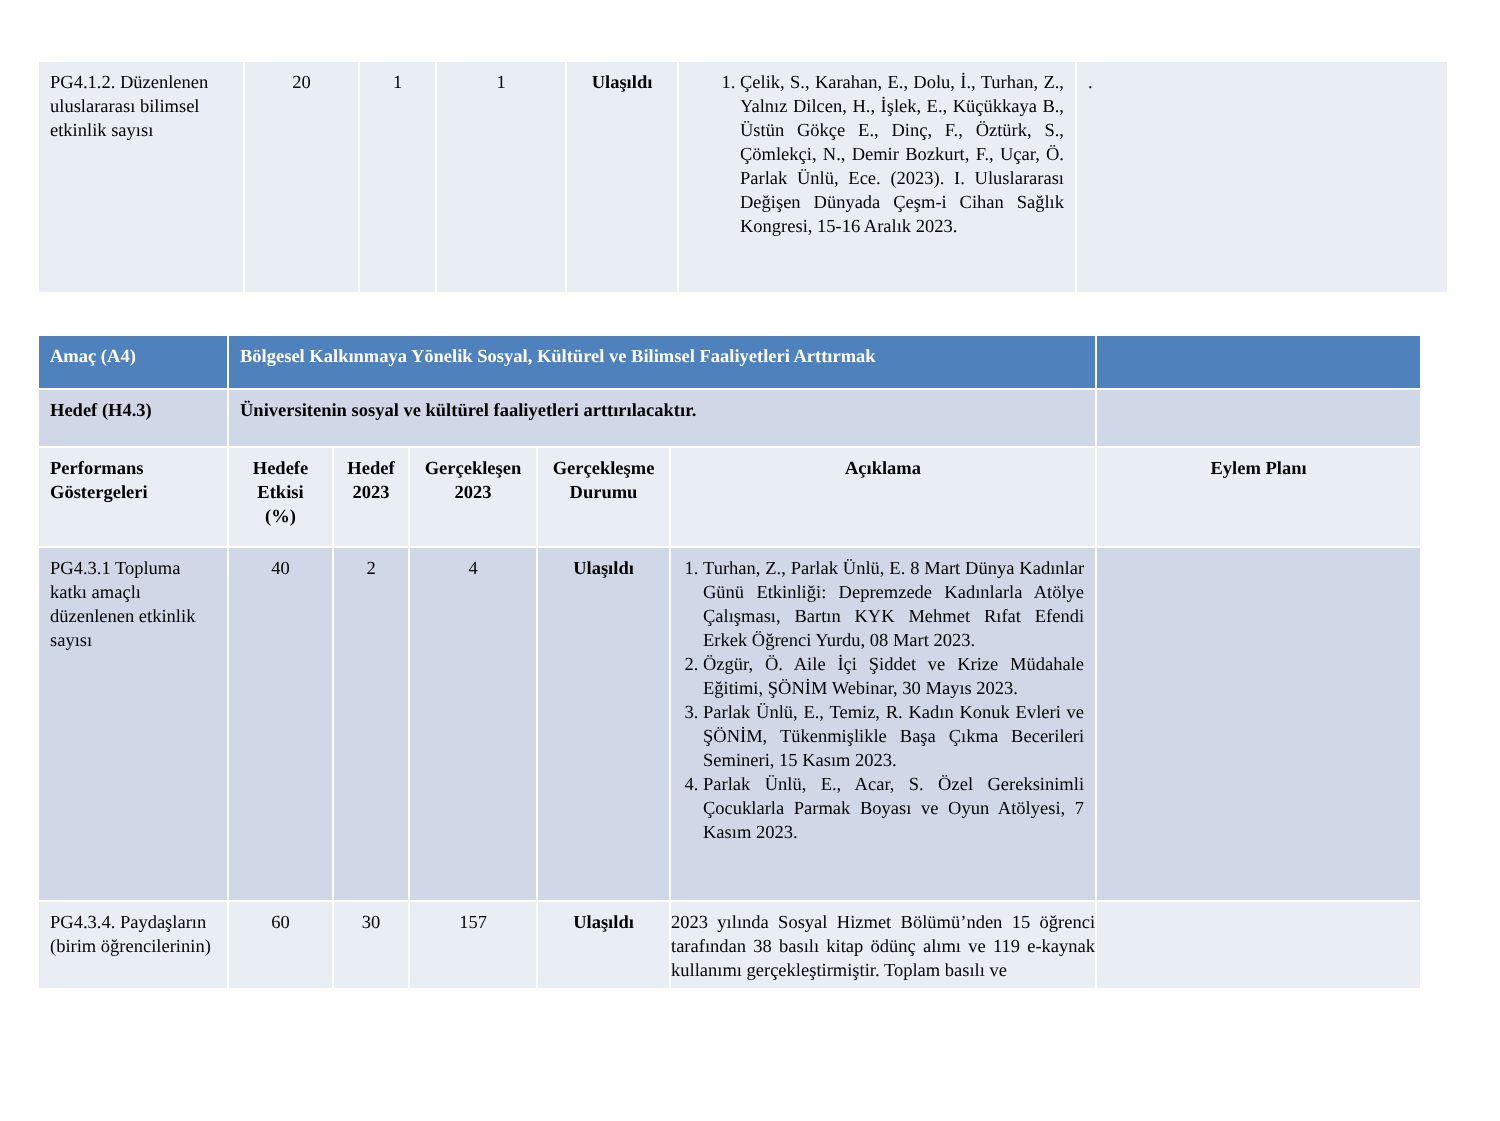| PG4.1.2. Düzenlenen uluslararası bilimsel etkinlik sayısı | 20 | 1 | 1 | Ulaşıldı | 1. Çelik, S., Karahan, E., Dolu, İ., Turhan, Z., Yalnız Dilcen, H., İşlek, E., Küçükkaya B., Üstün Gökçe E., Dinç, F., Öztürk, S., Çömlekçi, N., Demir Bozkurt, F., Uçar, Ö. Parlak Ünlü, Ece. (2023). I. Uluslararası Değişen Dünyada Çeşm-i Cihan Sağlık Kongresi, 15-16 Aralık 2023. | . |
| Amaç (A4) | Bölgesel Kalkınmaya Yönelik Sosyal, Kültürel ve Bilimsel Faaliyetleri Arttırmak | | | | | |
| Hedef (H4.3) | Üniversitenin sosyal ve kültürel faaliyetleri arttırılacaktır. | | | | | |
| Performans Göstergeleri | Hedefe Etkisi (%) | Hedef 2023 | Gerçekleşen 2023 | Gerçekleşme Durumu | Açıklama | Eylem Planı |
| PG4.3.1 Topluma katkı amaçlı düzenlenen etkinlik sayısı | 40 | 2 | 4 | Ulaşıldı | 1. Turhan, Z., Parlak Ünlü, E. 8 Mart Dünya Kadınlar Günü Etkinliği: Depremzede Kadınlarla Atölye Çalışması, Bartın KYK Mehmet Rıfat Efendi Erkek Öğrenci Yurdu, 08 Mart 2023. 2. Özgür, Ö. Aile İçi Şiddet ve Krize Müdahale Eğitimi, ŞÖNİM Webinar, 30 Mayıs 2023. 3. Parlak Ünlü, E., Temiz, R. Kadın Konuk Evleri ve ŞÖNİM, Tükenmişlikle Başa Çıkma Becerileri Semineri, 15 Kasım 2023. 4. Parlak Ünlü, E., Acar, S. Özel Gereksinimli Çocuklarla Parmak Boyası ve Oyun Atölyesi, 7 Kasım 2023. | |
| PG4.3.4. Paydaşların (birim öğrencilerinin) | 60 | 30 | 157 | Ulaşıldı | 2023 yılında Sosyal Hizmet Bölümü’nden 15 öğrenci tarafından 38 basılı kitap ödünç alımı ve 119 e-kaynak kullanımı gerçekleştirmiştir. Toplam basılı ve | |